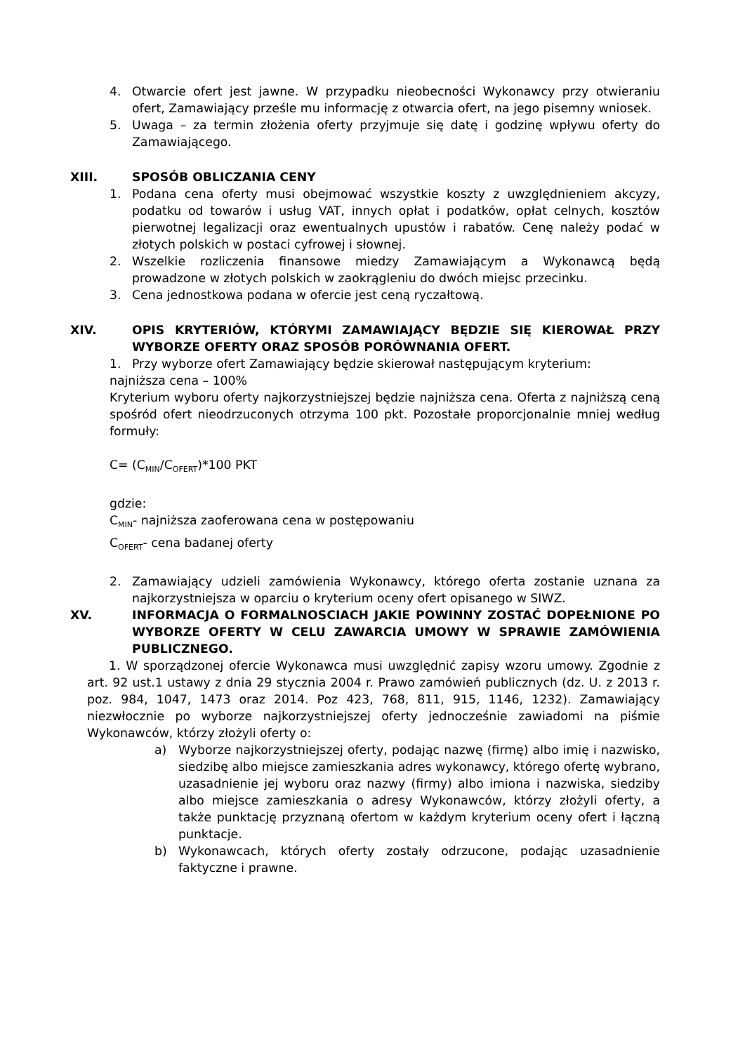4. Otwarcie ofert jest jawne. W przypadku nieobecności Wykonawcy przy otwieraniu ofert, Zamawiający prześle mu informację z otwarcia ofert, na jego pisemny wniosek.
5. Uwaga – za termin złożenia oferty przyjmuje się datę i godzinę wpływu oferty do Zamawiającego.
XIII. SPOSÓB OBLICZANIA CENY
1. Podana cena oferty musi obejmować wszystkie koszty z uwzględnieniem akcyzy, podatku od towarów i usług VAT, innych opłat i podatków, opłat celnych, kosztów pierwotnej legalizacji oraz ewentualnych upustów i rabatów. Cenę należy podać w złotych polskich w postaci cyfrowej i słownej.
2. Wszelkie rozliczenia finansowe miedzy Zamawiającym a Wykonawcą będą prowadzone w złotych polskich w zaokrągleniu do dwóch miejsc przecinku.
3. Cena jednostkowa podana w ofercie jest ceną ryczałtową.
XIV. OPIS KRYTERIÓW, KTÓRYMI ZAMAWIAJĄCY BĘDZIE SIĘ KIEROWAŁ PRZY WYBORZE OFERTY ORAZ SPOSÓB PORÓWNANIA OFERT.
1. Przy wyborze ofert Zamawiający będzie skierował następującym kryterium:
najniższa cena – 100%
Kryterium wyboru oferty najkorzystniejszej będzie najniższa cena. Oferta z najniższą ceną spośród ofert nieodrzuconych otrzyma 100 pkt. Pozostałe proporcjonalnie mniej według formuły:
C= (C<sub>MIN</sub>/C<sub>OFERT</sub>)*100 PKT
gdzie:
C<sub>MIN</sub>- najniższa zaoferowana cena w postępowaniu
C<sub>OFERT</sub>- cena badanej oferty
2. Zamawiający udzieli zamówienia Wykonawcy, którego oferta zostanie uznana za najkorzystniejsza w oparciu o kryterium oceny ofert opisanego w SIWZ.
XV. INFORMACJA O FORMALNOSCIACH JAKIE POWINNY ZOSTAĆ DOPEŁNIONE PO WYBORZE OFERTY W CELU ZAWARCIA UMOWY W SPRAWIE ZAMÓWIENIA PUBLICZNEGO.
1. W sporządzonej ofercie Wykonawca musi uwzględnić zapisy wzoru umowy. Zgodnie z art. 92 ust.1 ustawy z dnia 29 stycznia 2004 r. Prawo zamówień publicznych (dz. U. z 2013 r. poz. 984, 1047, 1473 oraz 2014. Poz 423, 768, 811, 915, 1146, 1232). Zamawiający niezwłocznie po wyborze najkorzystniejszej oferty jednocześnie zawiadomi na piśmie Wykonawców, którzy złożyli oferty o:
a) Wyborze najkorzystniejszej oferty, podając nazwę (firmę) albo imię i nazwisko, siedzibę albo miejsce zamieszkania adres wykonawcy, którego ofertę wybrano, uzasadnienie jej wyboru oraz nazwy (firmy) albo imiona i nazwiska, siedziby albo miejsce zamieszkania o adresy Wykonawców, którzy złożyli oferty, a także punktację przyznaną ofertom w każdym kryterium oceny ofert i łączną punktacje.
b) Wykonawcach, których oferty zostały odrzucone, podając uzasadnienie faktyczne i prawne.